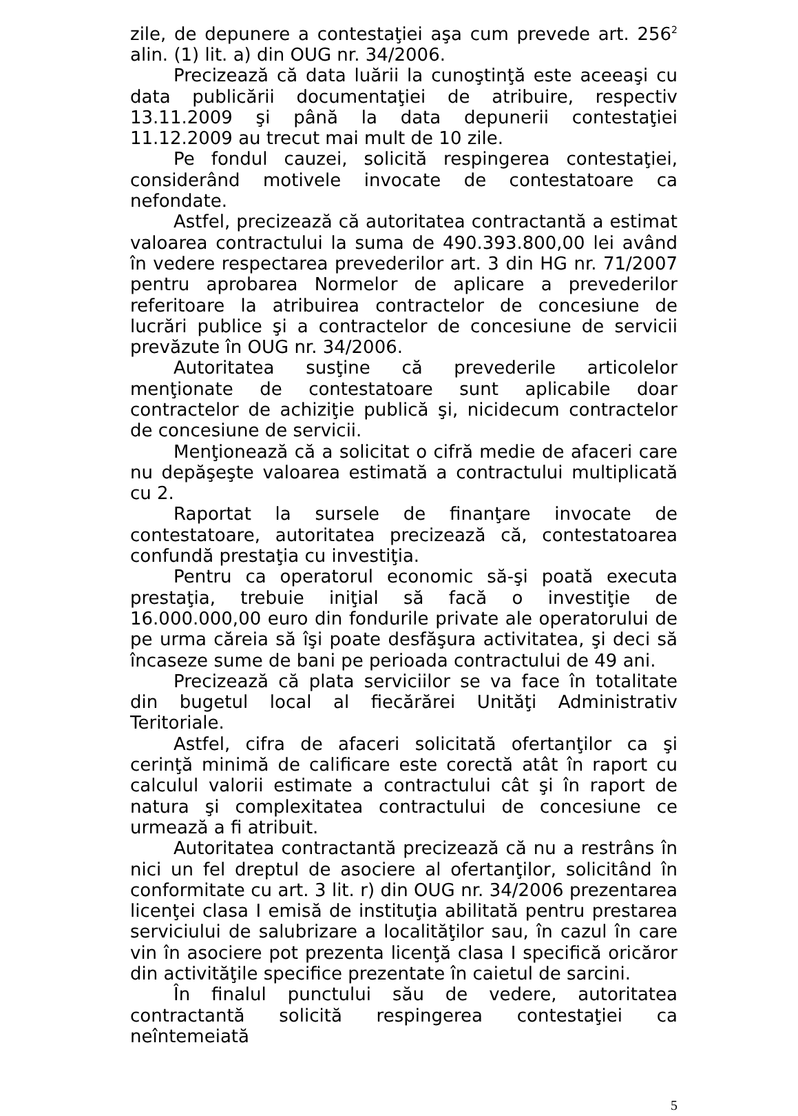zile, de depunere a contestaţiei aşa cum prevede art. 256<sup>2</sup> alin. (1) lit. a) din OUG nr. 34/2006.
Precizează că data luării la cunoştinţă este aceeaşi cu data publicării documentaţiei de atribuire, respectiv 13.11.2009 şi până la data depunerii contestaţiei 11.12.2009 au trecut mai mult de 10 zile.
Pe fondul cauzei, solicită respingerea contestaţiei, considerând motivele invocate de contestatoare ca nefondate.
Astfel, precizează că autoritatea contractantă a estimat valoarea contractului la suma de 490.393.800,00 lei având în vedere respectarea prevederilor art. 3 din HG nr. 71/2007 pentru aprobarea Normelor de aplicare a prevederilor referitoare la atribuirea contractelor de concesiune de lucrări publice şi a contractelor de concesiune de servicii prevăzute în OUG nr. 34/2006.
Autoritatea susţine că prevederile articolelor menţionate de contestatoare sunt aplicabile doar contractelor de achiziţie publică şi, nicidecum contractelor de concesiune de servicii.
Menţionează că a solicitat o cifră medie de afaceri care nu depăşeşte valoarea estimată a contractului multiplicată cu 2.
Raportat la sursele de finanţare invocate de contestatoare, autoritatea precizează că, contestatoarea confundă prestaţia cu investiţia.
Pentru ca operatorul economic să-şi poată executa prestaţia, trebuie iniţial să facă o investiţie de 16.000.000,00 euro din fondurile private ale operatorului de pe urma căreia să îşi poate desfăşura activitatea, şi deci să încaseze sume de bani pe perioada contractului de 49 ani.
Precizează că plata serviciilor se va face în totalitate din bugetul local al fiecărărei Unităţi Administrativ Teritoriale.
Astfel, cifra de afaceri solicitată ofertanţilor ca şi cerinţă minimă de calificare este corectă atât în raport cu calculul valorii estimate a contractului cât şi în raport de natura şi complexitatea contractului de concesiune ce urmează a fi atribuit.
Autoritatea contractantă precizează că nu a restrâns în nici un fel dreptul de asociere al ofertanţilor, solicitând în conformitate cu art. 3 lit. r) din OUG nr. 34/2006 prezentarea licenţei clasa I emisă de instituţia abilitată pentru prestarea serviciului de salubrizare a localităţilor sau, în cazul în care vin în asociere pot prezenta licenţă clasa I specifică oricăror din activităţile specifice prezentate în caietul de sarcini.
În finalul punctului său de vedere, autoritatea contractantă solicită respingerea contestaţiei ca neîntemeiată
5